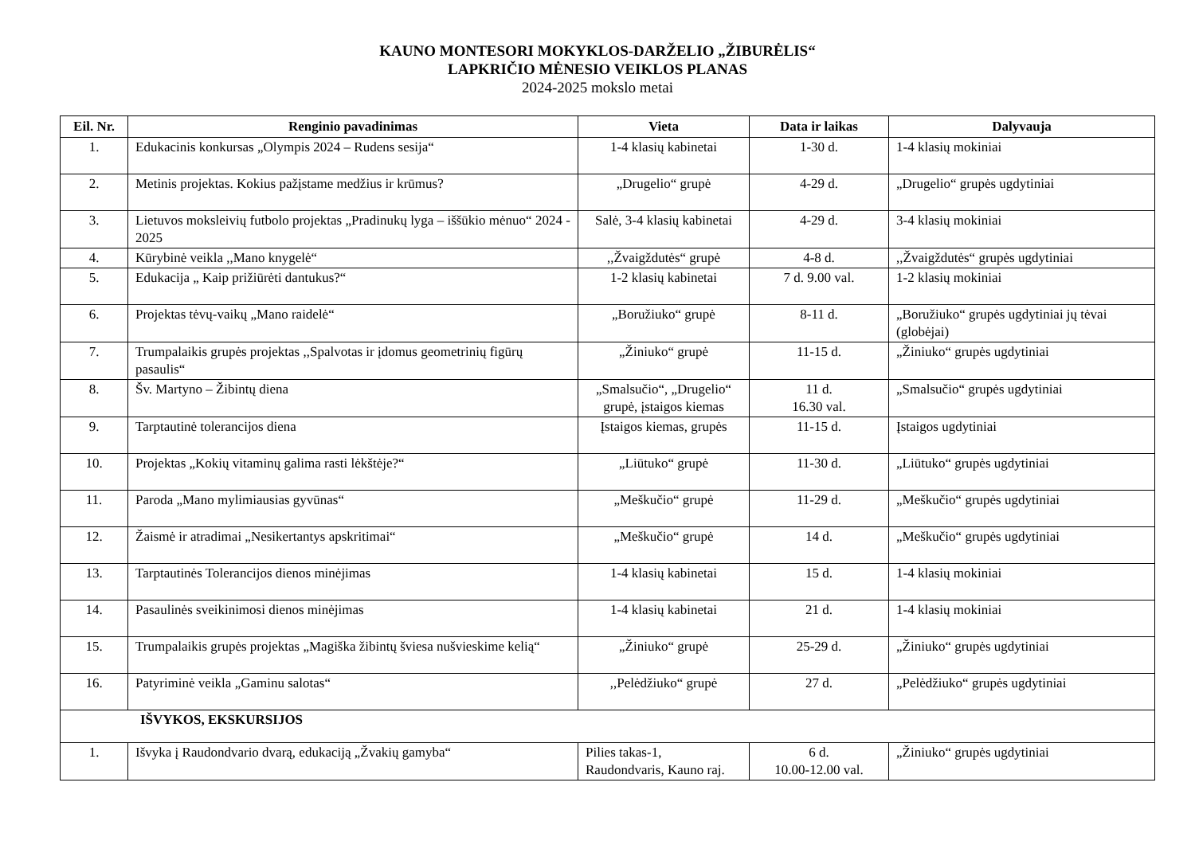KAUNO MONTESORI MOKYKLOS-DARŽELIO „ŽIBURĖLIS“LAPKRIČIO MĖNESIO VEIKLOS PLANAS
2024-2025 mokslo metai
| Eil. Nr. | Renginio pavadinimas | Vieta | Data ir laikas | Dalyvauja |
| --- | --- | --- | --- | --- |
| 1. | Edukacinis konkursas „Olympis 2024 – Rudens sesija“ | 1-4 klasių kabinetai | 1-30 d. | 1-4 klasių mokiniai |
| 2. | Metinis projektas. Kokius pažįstame medžius ir krūmus? | „Drugelio“ grupė | 4-29 d. | „Drugelio“ grupės ugdytiniai |
| 3. | Lietuvos moksleivių futbolo projektas „Pradinukų lyga – iššūkio mėnuo“ 2024 - 2025 | Salė, 3-4 klasių kabinetai | 4-29 d. | 3-4 klasių mokiniai |
| 4. | Kūrybinė veikla ,,Mano knygelė“ | ,,Žvaigždutės“ grupė | 4-8 d. | ,,Žvaigždutės“ grupės ugdytiniai |
| 5. | Edukacija „ Kaip prižiūrėti dantukus?“ | 1-2 klasių kabinetai | 7 d. 9.00 val. | 1-2 klasių mokiniai |
| 6. | Projektas tėvų-vaikų „Mano raidelė“ | „Boružiuko“ grupė | 8-11 d. | „Boružiuko“ grupės ugdytiniai jų tėvai (globėjai) |
| 7. | Trumpalaikis grupės projektas ,,Spalvotas ir įdomus geometrinių figūrų pasaulis“ | „Žiniuko“ grupė | 11-15 d. | „Žiniuko“ grupės ugdytiniai |
| 8. | Šv. Martyno – Žibintų diena | „Smalsučio“, „Drugelio“ grupė, įstaigos kiemas | 11 d. 16.30 val. | „Smalsučio“ grupės ugdytiniai |
| 9. | Tarptautinė tolerancijos diena | Įstaigos kiemas, grupės | 11-15 d. | Įstaigos ugdytiniai |
| 10. | Projektas „Kokių vitaminų galima rasti lėkštėje?“ | „Liūtuko“ grupė | 11-30 d. | „Liūtuko“ grupės ugdytiniai |
| 11. | Paroda „Mano mylimiausias gyvūnas“ | „Meškučio“ grupė | 11-29 d. | „Meškučio“ grupės ugdytiniai |
| 12. | Žaismė ir atradimai „Nesikertantys apskritimai“ | „Meškučio“ grupė | 14 d. | „Meškučio“ grupės ugdytiniai |
| 13. | Tarptautinės Tolerancijos dienos minėjimas | 1-4 klasių kabinetai | 15 d. | 1-4 klasių mokiniai |
| 14. | Pasaulinės sveikinimosi dienos minėjimas | 1-4 klasių kabinetai | 21 d. | 1-4 klasių mokiniai |
| 15. | Trumpalaikis grupės projektas „Magiška žibintų šviesa nušvieskime kelią“ | „Žiniuko“ grupė | 25-29 d. | „Žiniuko“ grupės ugdytiniai |
| 16. | Patyriminė veikla „Gaminu salotas“ | ,,Pelėdžiuko“ grupė | 27 d. | „Pelėdžiuko“ grupės ugdytiniai |
| IŠVYKOS, EKSKURSIJOS | | | | |
| 1. | Išvyka į Raudondvario dvarą, edukaciją „Žvakių gamyba“ | Pilies takas-1, Raudondvaris, Kauno raj. | 6 d. 10.00-12.00 val. | „Žiniuko“ grupės ugdytiniai |